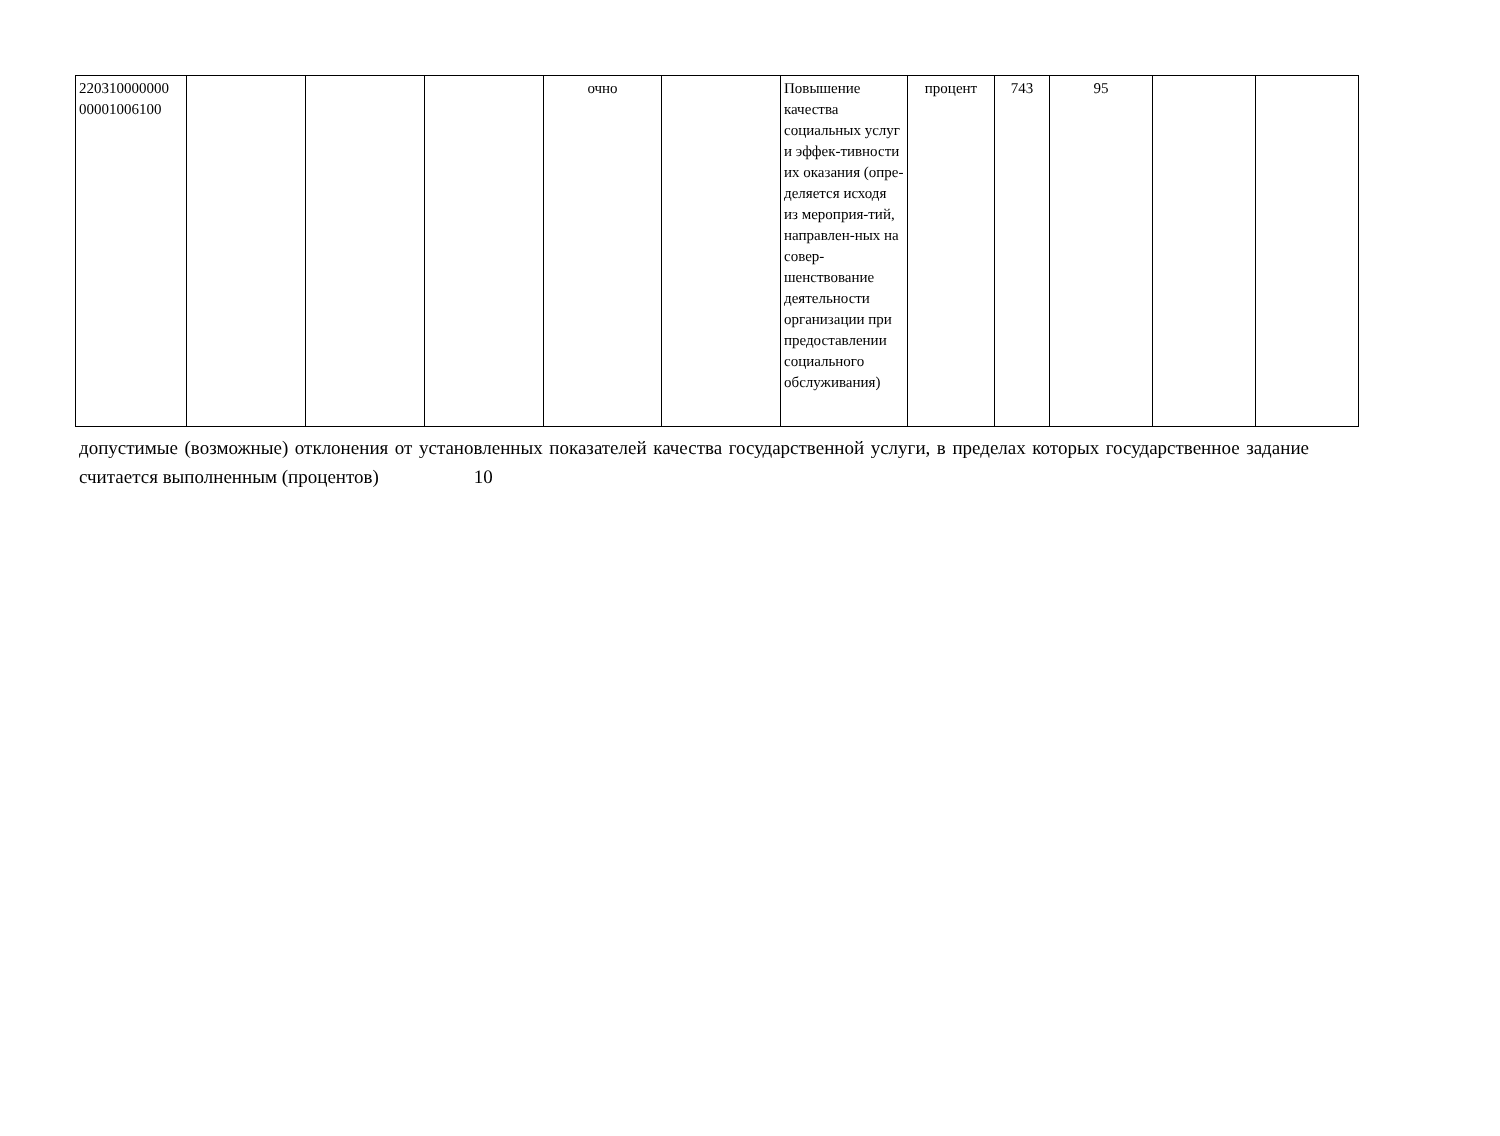| 220310000000 00001006100 | | | | очно | | Повышение качества социальных услуг и эффек-тивности их оказания (опре-деляется исходя из мероприя-тий, направлен-ных на совер-шенствование деятельности организации при предоставлении социального обслуживания) | процент | 743 | 95 | | |
допустимые (возможные) отклонения от установленных показателей качества государственной услуги, в пределах которых государственное задание считается выполненным (процентов) 10